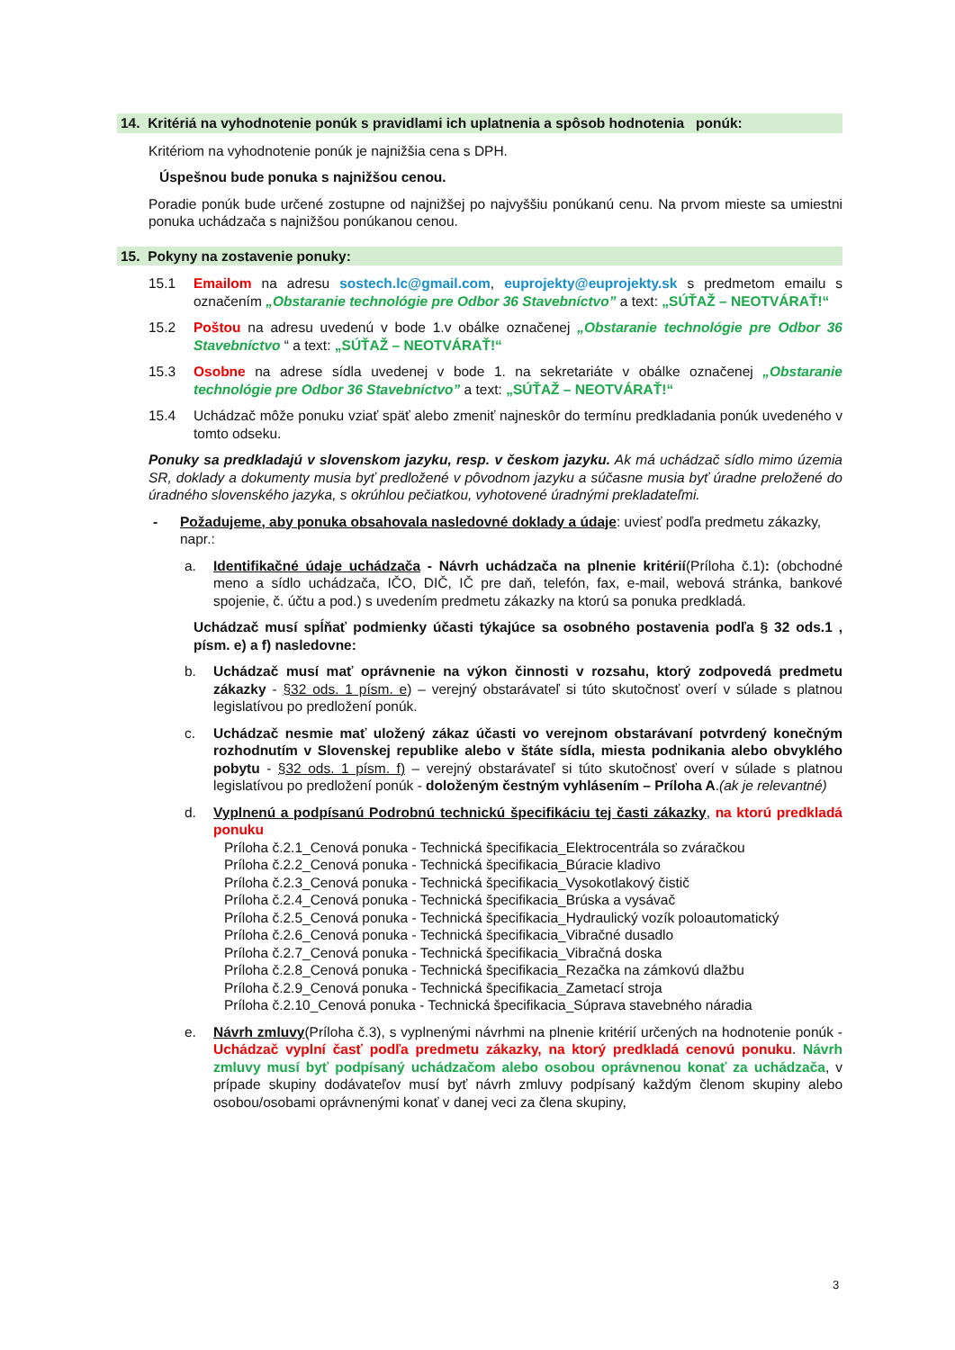14. Kritériá na vyhodnotenie ponúk s pravidlami ich uplatnenia a spôsob hodnotenia ponúk:
Kritériom na vyhodnotenie ponúk je najnižšia cena s DPH.
Úspešnou bude ponuka s najnižšou cenou.
Poradie ponúk bude určené zostupne od najnižšej po najvyššiu ponúkanú cenu. Na prvom mieste sa umiestni ponuka uchádzača s najnižšou ponúkanou cenou.
15. Pokyny na zostavenie ponuky:
15.1 Emailom na adresu sostech.lc@gmail.com, euprojekty@euprojekty.sk s predmetom emailu s označením „Obstaranie technológie pre Odbor 36 Stavebníctvo” a text: „SÚŤAŽ – NEOTVÁRAŤ!“
15.2 Poštou na adresu uvedenú v bode 1.v obálke označenej „Obstaranie technológie pre Odbor 36 Stavebníctvo “ a text: „SÚŤAŽ – NEOTVÁRAŤ!“
15.3 Osobne na adrese sídla uvedenej v bode 1. na sekretariáte v obálke označenej „Obstaranie technológie pre Odbor 36 Stavebníctvo” a text: „SÚŤAŽ – NEOTVÁRAŤ!“
15.4 Uchádzač môže ponuku vziať späť alebo zmeniť najneskôr do termínu predkladania ponúk uvedeného v tomto odseku.
Ponuky sa predkladajú v slovenskom jazyku, resp. v českom jazyku. Ak má uchádzač sídlo mimo územia SR, doklady a dokumenty musia byť predložené v pôvodnom jazyku a súčasne musia byť úradne preložené do úradného slovenského jazyka, s okrúhlou pečiatkou, vyhotovené úradnými prekladateľmi.
- Požadujeme, aby ponuka obsahovala nasledovné doklady a údaje: uviesť podľa predmetu zákazky, napr.:
a. Identifikačné údaje uchádzača - Návrh uchádzača na plnenie kritérií(Príloha č.1): (obchodné meno a sídlo uchádzača, IČO, DIČ, IČ pre daň, telefón, fax, e-mail, webová stránka, bankové spojenie, č. účtu a pod.) s uvedením predmetu zákazky na ktorú sa ponuka predkladá.
Uchádzač musí spĺňať podmienky účasti týkajúce sa osobného postavenia podľa § 32 ods.1 , písm. e) a f) nasledovne:
b. Uchádzač musí mať oprávnenie na výkon činnosti v rozsahu, ktorý zodpovedá predmetu zákazky - §32 ods. 1 písm. e) – verejný obstarávateľ si túto skutočnosť overí v súlade s platnou legislatívou po predložení ponúk.
c. Uchádzač nesmie mať uložený zákaz účasti vo verejnom obstarávaní potvrdený konečným rozhodnutím v Slovenskej republike alebo v štáte sídla, miesta podnikania alebo obvyklého pobytu - §32 ods. 1 písm. f) – verejný obstarávateľ si túto skutočnosť overí v súlade s platnou legislatívou po predložení ponúk - doloženým čestným vyhlásením – Príloha A.(ak je relevantné)
d. Vyplnenú a podpísanú Podrobnú technickú špecifikáciu tej časti zákazky, na ktorú predkladá ponuku
Príloha č.2.1_Cenová ponuka - Technická špecifikacia_Elektrocentrála so zváračkou
Príloha č.2.2_Cenová ponuka - Technická špecifikacia_Búracie kladivo
Príloha č.2.3_Cenová ponuka - Technická špecifikacia_Vysokotlakový čistič
Príloha č.2.4_Cenová ponuka - Technická špecifikacia_Brúska a vysávač
Príloha č.2.5_Cenová ponuka - Technická špecifikacia_Hydraulický vozík poloautomatický
Príloha č.2.6_Cenová ponuka - Technická špecifikacia_Vibračné dusadlo
Príloha č.2.7_Cenová ponuka - Technická špecifikacia_Vibračná doska
Príloha č.2.8_Cenová ponuka - Technická špecifikacia_Rezačka na zámkovú dlažbu
Príloha č.2.9_Cenová ponuka - Technická špecifikacia_Zametací stroja
Príloha č.2.10_Cenová ponuka - Technická špecifikacia_Súprava stavebného náradia
e. Návrh zmluvy(Príloha č.3), s vyplnenými návrhmi na plnenie kritérií určených na hodnotenie ponúk - Uchádzač vyplní časť podľa predmetu zákazky, na ktorý predkladá cenovú ponuku. Návrh zmluvy musí byť podpísaný uchádzačom alebo osobou oprávnenou konať za uchádzača, v prípade skupiny dodávateľov musí byť návrh zmluvy podpísaný každým členom skupiny alebo osobou/osobami oprávnenými konať v danej veci za člena skupiny,
3